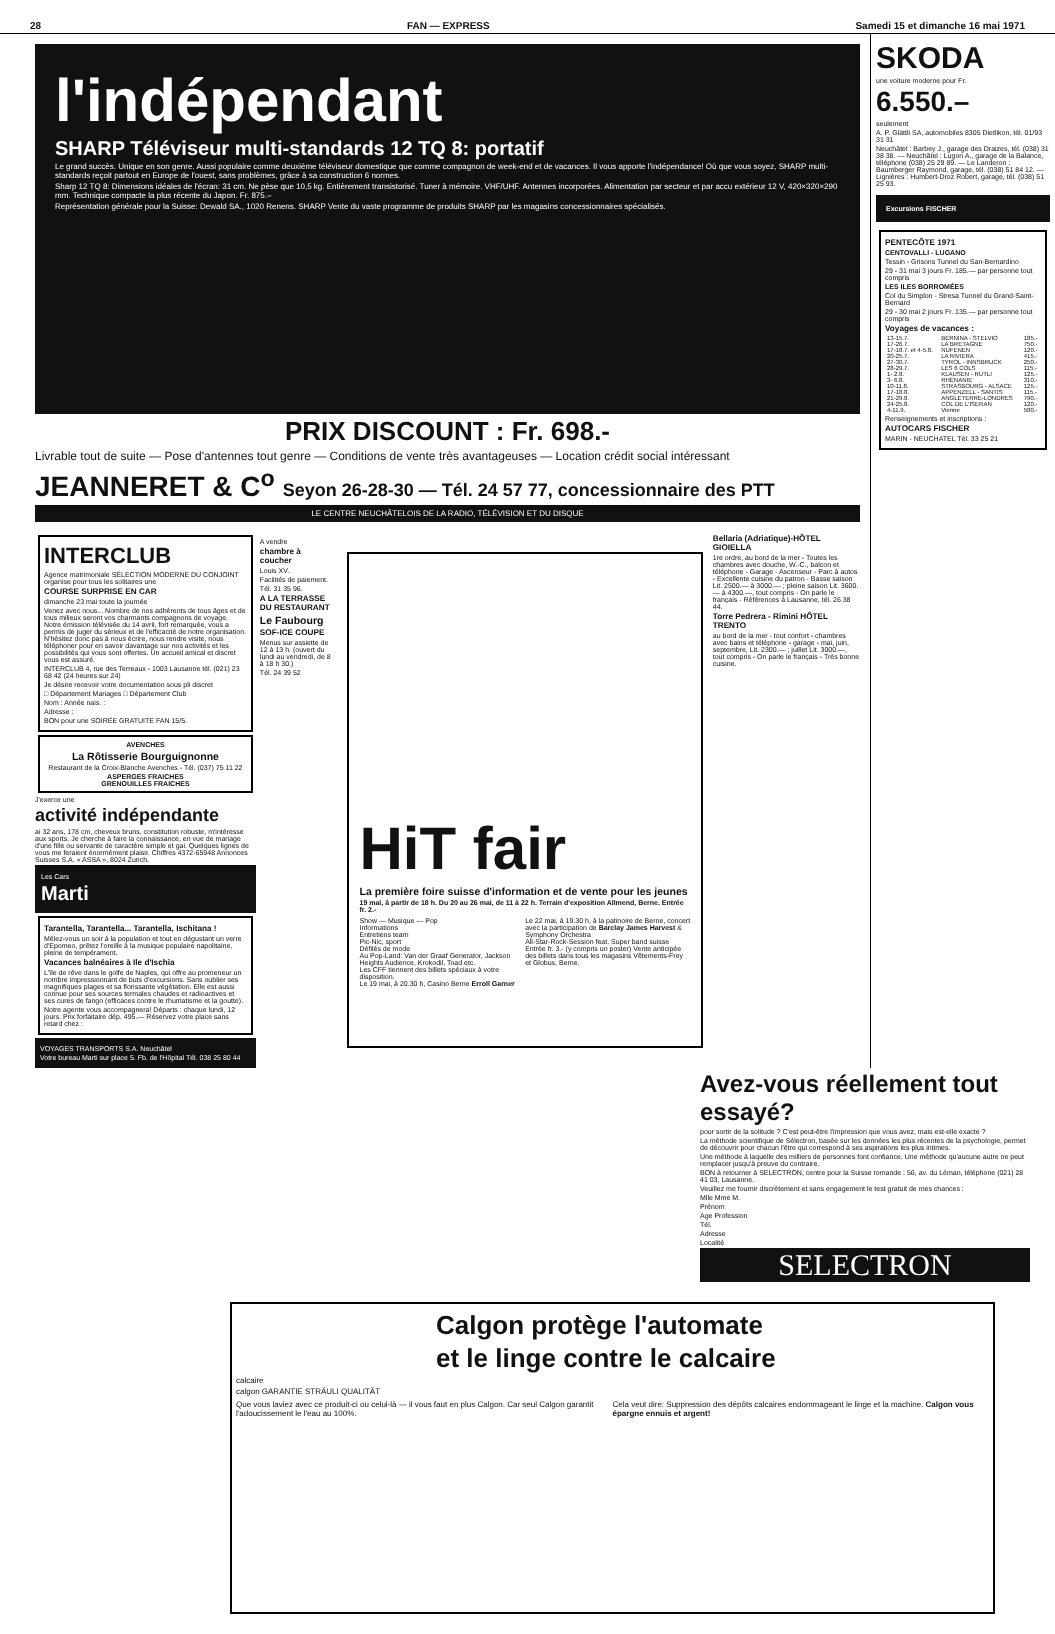28 FAN — EXPRESS Samedi 15 et dimanche 16 mai 1971
l'indépendant
SHARP Téléviseur multi-standards 12 TQ 8: portatif
Le grand succès. Unique en son genre. Aussi populaire comme deuxième téléviseur domestique que comme compagnon de week-end et de vacances. Il vous apporte l'indépendance! Où que vous soyez, SHARP multi-standards reçoit partout en Europe de l'ouest, sans problèmes, grâce à sa construction 6 normes.
Sharp 12 TQ 8: Dimensions idéales de l'écran: 31 cm. Ne pèse que 10,5 kg. Entièrement transistorisé. Tuner à mémoire. VHF/UHF. Antennes incorporées. Alimentation par secteur et par accu extérieur 12 V, 420×320×290 mm. Technique compacte la plus récente du Japon. Fr. 875.–
Représentation générale pour la Suisse: Dewald SA., 1020 Renens. SHARP Vente du vaste programme de produits SHARP par les magasins concessionnaires spécialisés.
PRIX DISCOUNT : Fr. 698.-
Livrable tout de suite — Pose d'antennes tout genre — Conditions de vente très avantageuses — Location crédit social intéressant
JEANNERET & C<sup>o</sup> Seyon 26-28-30 — Tél. 24 57 77, concessionnaire des PTT
LE CENTRE NEUCHÂTELOIS DE LA RADIO, TÉLÉVISION ET DU DISQUE
INTERCLUB
Agence matrimoniale SÉLECTION MODERNE DU CONJOINT organise pour tous les solitaires une
COURSE SURPRISE EN CAR
dimanche 23 mai toute la journée
Venez avec nous... Nombre de nos adhérents de tous âges et de tous milieux seront vos charmants compagnons de voyage. Notre émission télévisée du 14 avril, fort remarquée, vous a permis de juger du sérieux et de l'efficacité de notre organisation. N'hésitez donc pas à nous écrire, nous rendre visite, nous téléphoner pour en savoir davantage sur nos activités et les possibilités qui vous sont offertes. Un accueil amical et discret vous est assuré.
INTERCLUB 4, rue des Terreaux - 1003 Lausanne tél. (021) 23 68 42 (24 heures sur 24)
Je désire recevoir votre documentation sous pli discret
□ Département Mariages □ Département Club
Nom : Année nais. :
Adresse :
BON pour une SOIRÉE GRATUITE FAN 15/5.
AVENCHES
La Rôtisserie Bourguignonne
Restaurant de la Croix-Blanche Avenches - Tél. (037) 75 11 22
ASPERGES FRAICHES
GRENOUILLES FRAICHES
J'exerce une
activité indépendante
ai 32 ans, 178 cm, cheveux bruns, constitution robuste, m'intéresse aux sports. Je cherche à faire la connaissance, en vue de mariage d'une fille ou servante de caractère simple et gai. Quelques lignes de vous me feraient énormément plaisir. Chiffres 4372-65948 Annonces Suisses S.A. « ASSA », 8024 Zurich.
Les Cars
Marti
Tarantella, Tarantella... Tarantella, Ischitana !
Mêlez-vous un soir à la population et tout en dégustant un verre d'Epomeo, prêtez l'oreille à la musique populaire napolitaine, pleine de tempérament.
Vacances balnéaires à Ile d'Ischia
L'île de rêve dans le golfe de Naples, qui offre au promeneur un nombre impressionnant de buts d'excursions. Sans oublier ses magnifiques plages et sa florissante végétation. Elle est aussi connue pour ses sources termales chaudes et radioactives et ses cures de fango (efficaces contre le rhumatisme et la goutte).
Notre agente vous accompagnera! Départs : chaque lundi, 12 jours. Prix forfaitaire dép. 495.— Réservez votre place sans retard chez :
VOYAGES TRANSPORTS S.A. Neuchâtel
Votre bureau Marti sur place 5. Fb. de l'Hôpital Tél. 038 25 80 44
A vendre
chambre à coucher
Louis XV.
Facilités de paiement.
Tél. 31 35 96.
A LA TERRASSE DU RESTAURANT
Le Faubourg
SOF-ICE COUPE
Menus sur assiette de 12 à 13 h. (ouvert du lundi au vendredi, de 8 à 18 h 30.)
Tél. 24 39 52
HiT fair
La première foire suisse d'information et de vente pour les jeunes
19 mai, à partir de 18 h. Du 20 au 26 mai, de 11 à 22 h. Terrain d'exposition Allmend, Berne. Entrée fr. 2.-
Show — Musique — Pop
Informations
Entretiens team
Pic-Nic, sport
Défilés de mode
Au Pop-Land: Van der Graaf Generator, Jackson Heights Audience, Krokodil, Toad etc.
Les CFF tiennent des billets spéciaux à votre disposition.
Le 19 mai, à 20.30 h, Casino Berne Erroll Garner
Le 22 mai, à 19.30 h, à la patinoire de Berne, concert avec la participation de Barclay James Harvest & Symphony Orchestra
All-Star-Rock-Session feat. Super band suisse
Entrée fr. 3.- (y compris un poster) Vente anticipée des billets dans tous les magasins Vêtements-Frey et Globus, Berne.
Bellaria (Adriatique)-HÔTEL GIOIELLA
1re ordre, au bord de la mer - Toutes les chambres avec douche, W.-C., balcon et téléphone - Garage - Ascenseur - Parc à autos - Excellente cuisine du patron - Basse saison Lit. 2500.— à 3000.— ; pleine saison Lit. 3600.— à 4300.—, tout compris - On parle le français - Références à Lausanne, tél. 26 38 44.
Torre Pedrera - Rimini HÔTEL TRENTO
au bord de la mer - tout confort - chambres avec bains et téléphone - garage - mai, juin, septembre, Lit. 2300.— ; juillet Lit. 3000.—, tout compris - On parle le français - Très bonne cuisine.
SKODA
une voiture moderne pour Fr.
6.550.–
seulement
A. P. Glättli SA, automobiles 8305 Dietlikon, tél. 01/93 31 31
Neuchâtel : Barbey J., garage des Draizes, tél. (038) 31 38 38. — Neuchâtel : Lugon A., garage de la Balance, téléphone (038) 25 29 89. — Le Landeron : Baumberger Raymond, garage, tél. (038) 51 84 12. — Lignières : Humbert-Droz Robert, garage, tél. (038) 51 25 93.
Excursions FISCHER
PENTECÔTE 1971
CENTOVALLI - LUGANO
Tessin - Grisons Tunnel du San-Bernardino
29 - 31 mai 3 jours Fr. 185.— par personne tout compris
LES ILES BORROMÉES
Col du Simplon - Stresa Tunnel du Grand-Saint-Bernard
29 - 30 mai 2 jours Fr. 135.— par personne tout compris
Voyages de vacances :
| 13-15.7. | BERNINA - STELVIO | 185.- |
| 17-26.7. | LA BRETAGNE | 750.- |
| 17-18.7. et 4-5.8. | NUFENEN | 120.- |
| 20-25.7. | LA RIVIERA | 415.- |
| 27-30.7. | TYROL - INNSBRUCK | 250.- |
| 28-29.7. | LES 6 COLS | 115.- |
| 1- 2.8. | KLAUSEN - RUTLI | 125.- |
| 3- 6.8. | RHÉNANIE | 310.- |
| 10-11.8. | STRASBOURG - ALSACE | 125.- |
| 17-18.8. | APPENZELL - SANTIS | 115.- |
| 21-29.8. | ANGLETERRE-LONDRES | 790.- |
| 24-25.8. | COL DE L'ISERAN | 120.- |
| 4-11.9. | Vienne | 580.- |
Renseignements et inscriptions :
AUTOCARS FISCHER
MARIN - NEUCHATEL Tél. 33 25 21
Avez-vous réellement tout essayé?
pour sortir de la solitude ? C'est peut-être l'impression que vous avez, mais est-elle exacte ?
La méthode scientifique de Sélectron, basée sur les données les plus récentes de la psychologie, permet de découvrir pour chacun l'être qui correspond à ses aspirations les plus intimes.
Une méthode à laquelle des milliers de personnes font confiance. Une méthode qu'aucune autre ne peut remplacer jusqu'à preuve du contraire.
BON à retourner à SELECTRON, centre pour la Suisse romande : 56, av. du Léman, téléphone (021) 28 41 03, Lausanne.
Veuillez me fournir discrètement et sans engagement le test gratuit de mes chances :
Mlle Mme M.
Prénom
Age Profession
Tél.
Adresse
Localité
SELECTRON
Calgon protège l'automate
et le linge contre le calcaire
calcaire
calgon GARANTIE STRÄULI QUALITÄT
Que vous laviez avec ce produit-ci ou celui-là — il vous faut en plus Calgon. Car seul Calgon garantit l'adoucissement le l'eau au 100%.
Cela veut dire: Suppression des dépôts calcaires endommageant le linge et la machine. Calgon vous épargne ennuis et argent!